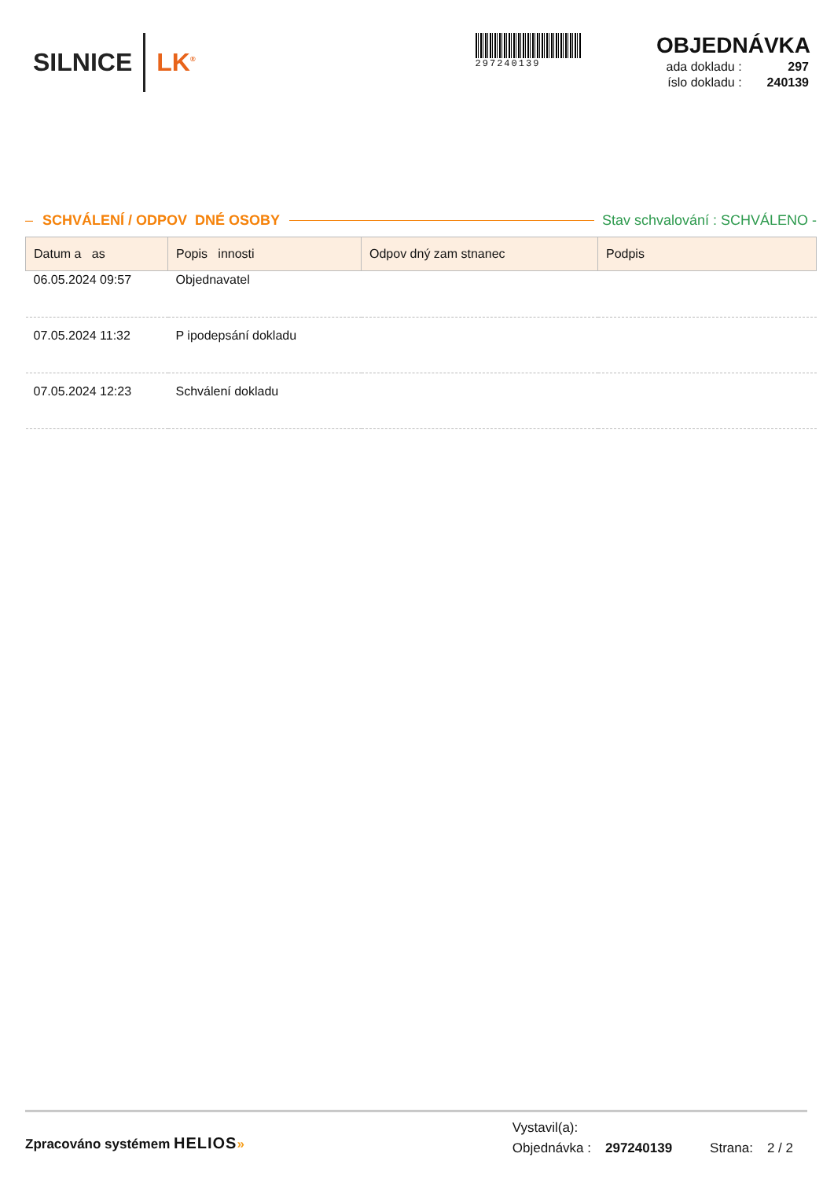SILNICE LK<sup>®</sup>
297240139
OBJEDNÁVKA
| ada dokladu : | 297 |
| íslo dokladu : | 240139 |
– SCHVÁLENÍ / ODPOV DNÉ OSOBY Stav schvalování : SCHVÁLENO -
| Datum a as | Popis innosti | Odpov dný zam stnanec | Podpis |
| --- | --- | --- | --- |
| 06.05.2024 09:57 | Objednavatel | | |
| 07.05.2024 11:32 | P ipodepsání dokladu | | |
| 07.05.2024 12:23 | Schválení dokladu | | |
Zpracováno systémem HELIOS»
| Vystavil(a): | | | |
| Objednávka : | 297240139 | Strana: | 2 / 2 |